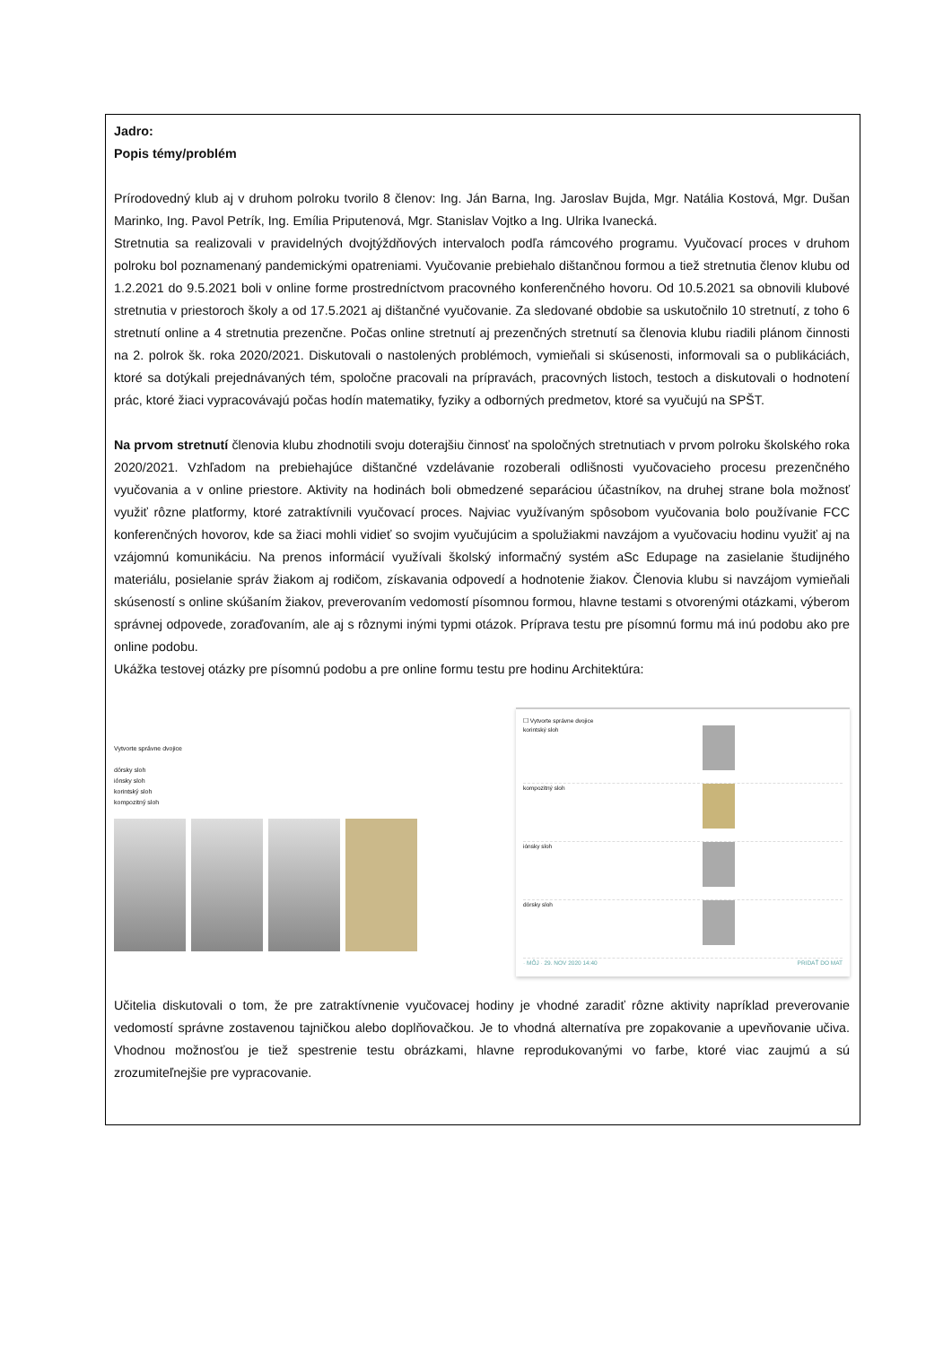Jadro:
Popis témy/problém
Prírodovedný klub aj v druhom polroku tvorilo 8 členov: Ing. Ján Barna, Ing. Jaroslav Bujda, Mgr. Natália Kostová, Mgr. Dušan Marinko, Ing. Pavol Petrík, Ing. Emília Priputenová, Mgr. Stanislav Vojtko a Ing. Ulrika Ivanecká.
Stretnutia sa realizovali v pravidelných dvojtýždňových intervaloch podľa rámcového programu. Vyučovací proces v druhom polroku bol poznamenaný pandemickými opatreniami. Vyučovanie prebiehalo dištančnou formou a tiež stretnutia členov klubu od 1.2.2021 do 9.5.2021 boli v online forme prostredníctvom pracovného konferenčného hovoru. Od 10.5.2021 sa obnovili klubové stretnutia v priestoroch školy a od 17.5.2021 aj dištančné vyučovanie. Za sledované obdobie sa uskutočnilo 10 stretnutí, z toho 6 stretnutí online a 4 stretnutia prezenčne. Počas online stretnutí aj prezenčných stretnutí sa členovia klubu riadili plánom činnosti na 2. polrok šk. roka 2020/2021. Diskutovali o nastolených problémoch, vymieňali si skúsenosti, informovali sa o publikáciách, ktoré sa dotýkali prejednávaných tém, spoločne pracovali na prípravách, pracovných listoch, testoch a diskutovali o hodnotení prác, ktoré žiaci vypracovávajú počas hodín matematiky, fyziky a odborných predmetov, ktoré sa vyučujú na SPŠT.
Na prvom stretnutí členovia klubu zhodnotili svoju doterajšiu činnosť na spoločných stretnutiach v prvom polroku školského roka 2020/2021. Vzhľadom na prebiehajúce dištančné vzdelávanie rozoberali odlišnosti vyučovacieho procesu prezenčného vyučovania a v online priestore. Aktivity na hodinách boli obmedzené separáciou účastníkov, na druhej strane bola možnosť využiť rôzne platformy, ktoré zatraktívnili vyučovací proces. Najviac využívaným spôsobom vyučovania bolo používanie FCC konferenčných hovorov, kde sa žiaci mohli vidieť so svojim vyučujúcim a spolužiakmi navzájom a vyučovaciu hodinu využiť aj na vzájomnú komunikáciu. Na prenos informácií využívali školský informačný systém aSc Edupage na zasielanie študijného materiálu, posielanie správ žiakom aj rodičom, získavania odpovedí a hodnotenie žiakov. Členovia klubu si navzájom vymieňali skúseností s online skúšaním žiakov, preverovaním vedomostí písomnou formou, hlavne testami s otvorenými otázkami, výberom správnej odpovede, zoraďovaním, ale aj s rôznymi inými typmi otázok. Príprava testu pre písomnú formu má inú podobu ako pre online podobu.
Ukážka testovej otázky pre písomnú podobu a pre online formu testu pre hodinu Architektúra:
Vytvorte správne dvojice
dórsky sloh
iónsky sloh
korintský sloh
kompozitný sloh
☐ Vytvorte správne dvojice
korintský sloh
kompozitný sloh
iónsky sloh
dórsky sloh
· MÔJ · 29. NOV 2020 14:40 PRIDAŤ DO MAT
Učitelia diskutovali o tom, že pre zatraktívnenie vyučovacej hodiny je vhodné zaradiť rôzne aktivity napríklad preverovanie vedomostí správne zostavenou tajničkou alebo doplňovačkou. Je to vhodná alternatíva pre zopakovanie a upevňovanie učiva. Vhodnou možnosťou je tiež spestrenie testu obrázkami, hlavne reprodukovanými vo farbe, ktoré viac zaujmú a sú zrozumiteľnejšie pre vypracovanie.